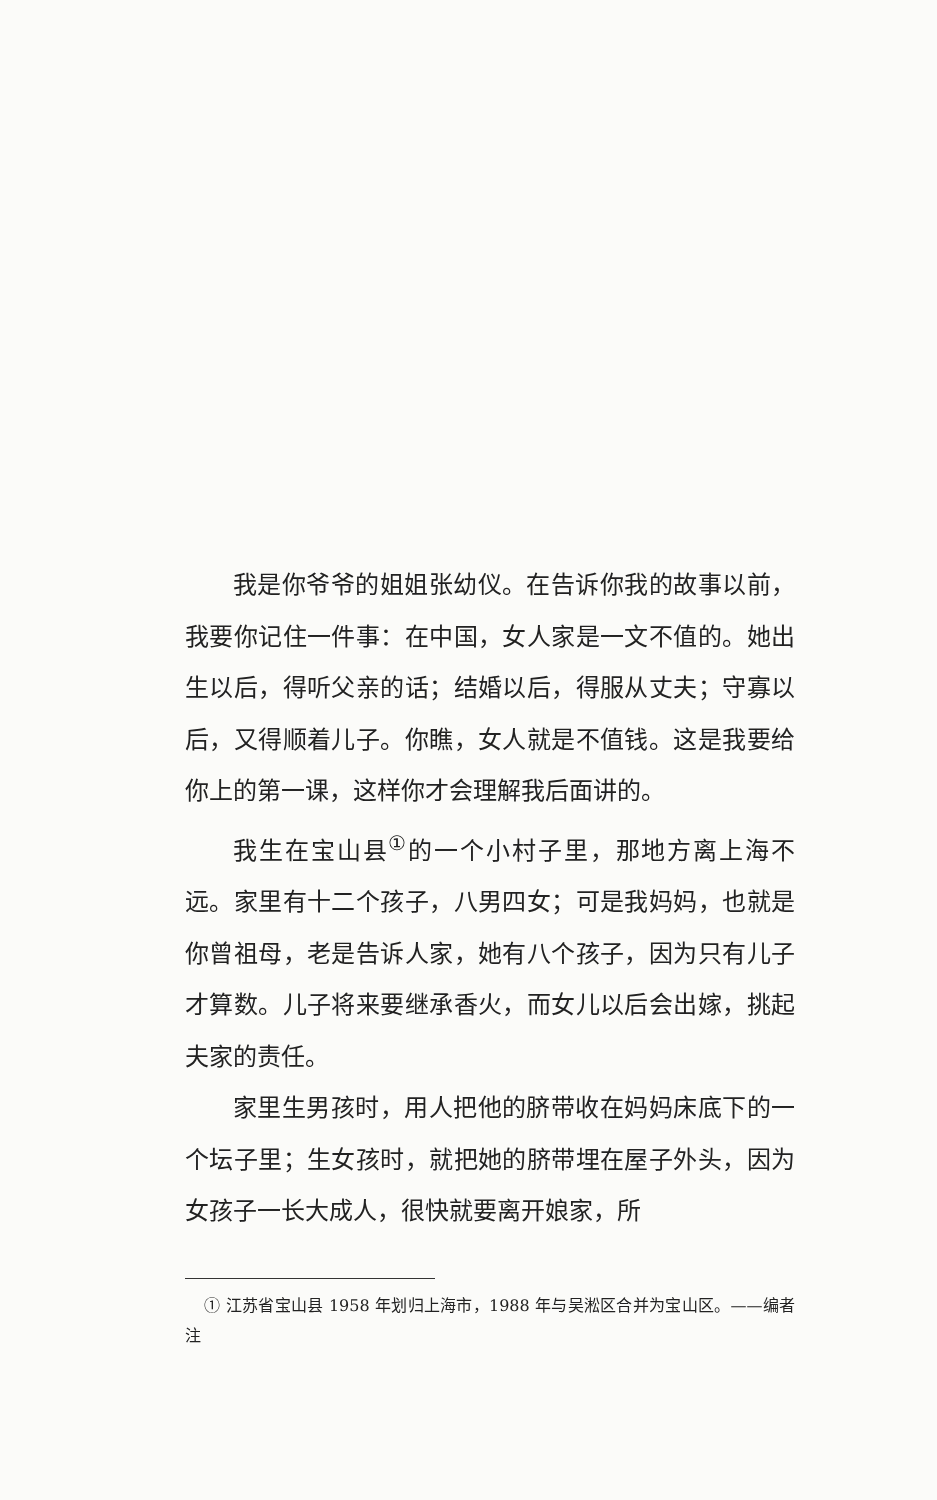我是你爷爷的姐姐张幼仪。在告诉你我的故事以前，我要你记住一件事：在中国，女人家是一文不值的。她出生以后，得听父亲的话；结婚以后，得服从丈夫；守寡以后，又得顺着儿子。你瞧，女人就是不值钱。这是我要给你上的第一课，这样你才会理解我后面讲的。
我生在宝山县<sup>①</sup>的一个小村子里，那地方离上海不远。家里有十二个孩子，八男四女；可是我妈妈，也就是你曾祖母，老是告诉人家，她有八个孩子，因为只有儿子才算数。儿子将来要继承香火，而女儿以后会出嫁，挑起夫家的责任。
家里生男孩时，用人把他的脐带收在妈妈床底下的一个坛子里；生女孩时，就把她的脐带埋在屋子外头，因为女孩子一长大成人，很快就要离开娘家，所
① 江苏省宝山县 1958 年划归上海市，1988 年与吴淞区合并为宝山区。——编者注